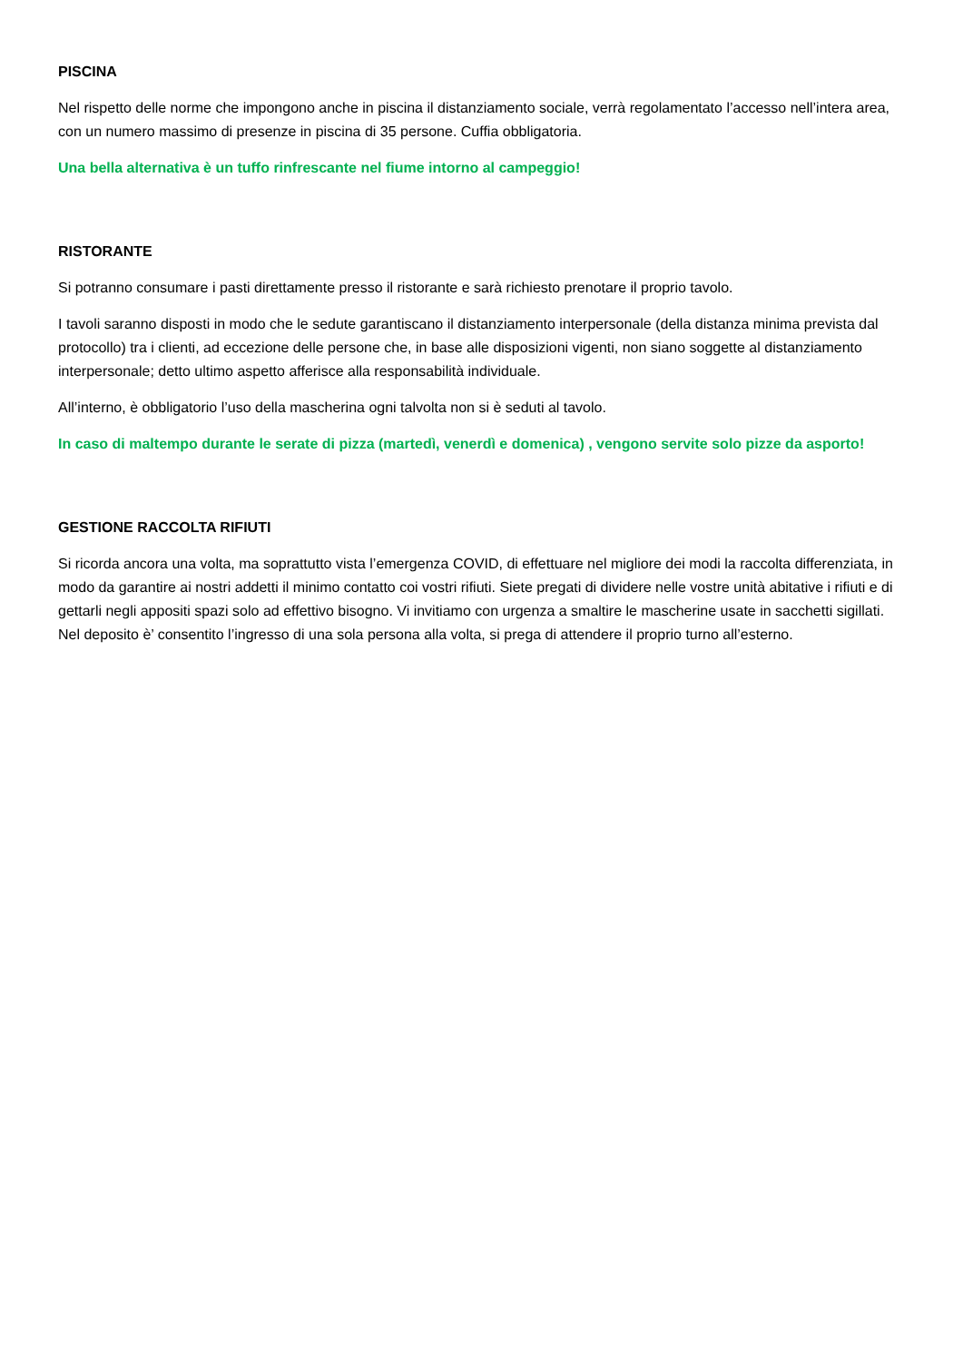PISCINA
Nel rispetto delle norme che impongono anche in piscina il distanziamento sociale, verrà regolamentato l’accesso nell’intera area, con un numero massimo di presenze in piscina di 35 persone. Cuffia obbligatoria.
Una bella alternativa è un tuffo rinfrescante nel fiume intorno al campeggio!
RISTORANTE
Si potranno consumare i pasti direttamente presso il ristorante e sarà richiesto prenotare il proprio tavolo.
I tavoli saranno disposti in modo che le sedute garantiscano il distanziamento interpersonale (della distanza minima prevista dal protocollo) tra i clienti, ad eccezione delle persone che, in base alle disposizioni vigenti, non siano soggette al distanziamento interpersonale; detto ultimo aspetto afferisce alla responsabilità individuale.
All’interno, è obbligatorio l’uso della mascherina ogni talvolta non si è seduti al tavolo.
In caso di maltempo durante le serate di pizza (martedì, venerdì e domenica) , vengono servite solo pizze da asporto!
GESTIONE RACCOLTA RIFIUTI
Si ricorda ancora una volta, ma soprattutto vista l’emergenza COVID, di effettuare nel migliore dei modi la raccolta differenziata, in modo da garantire ai nostri addetti il minimo contatto coi vostri rifiuti. Siete pregati di dividere nelle vostre unità abitative i rifiuti e di gettarli negli appositi spazi solo ad effettivo bisogno. Vi invitiamo con urgenza a smaltire le mascherine usate in sacchetti sigillati. Nel deposito è’ consentito l’ingresso di una sola persona alla volta, si prega di attendere il proprio turno all’esterno.